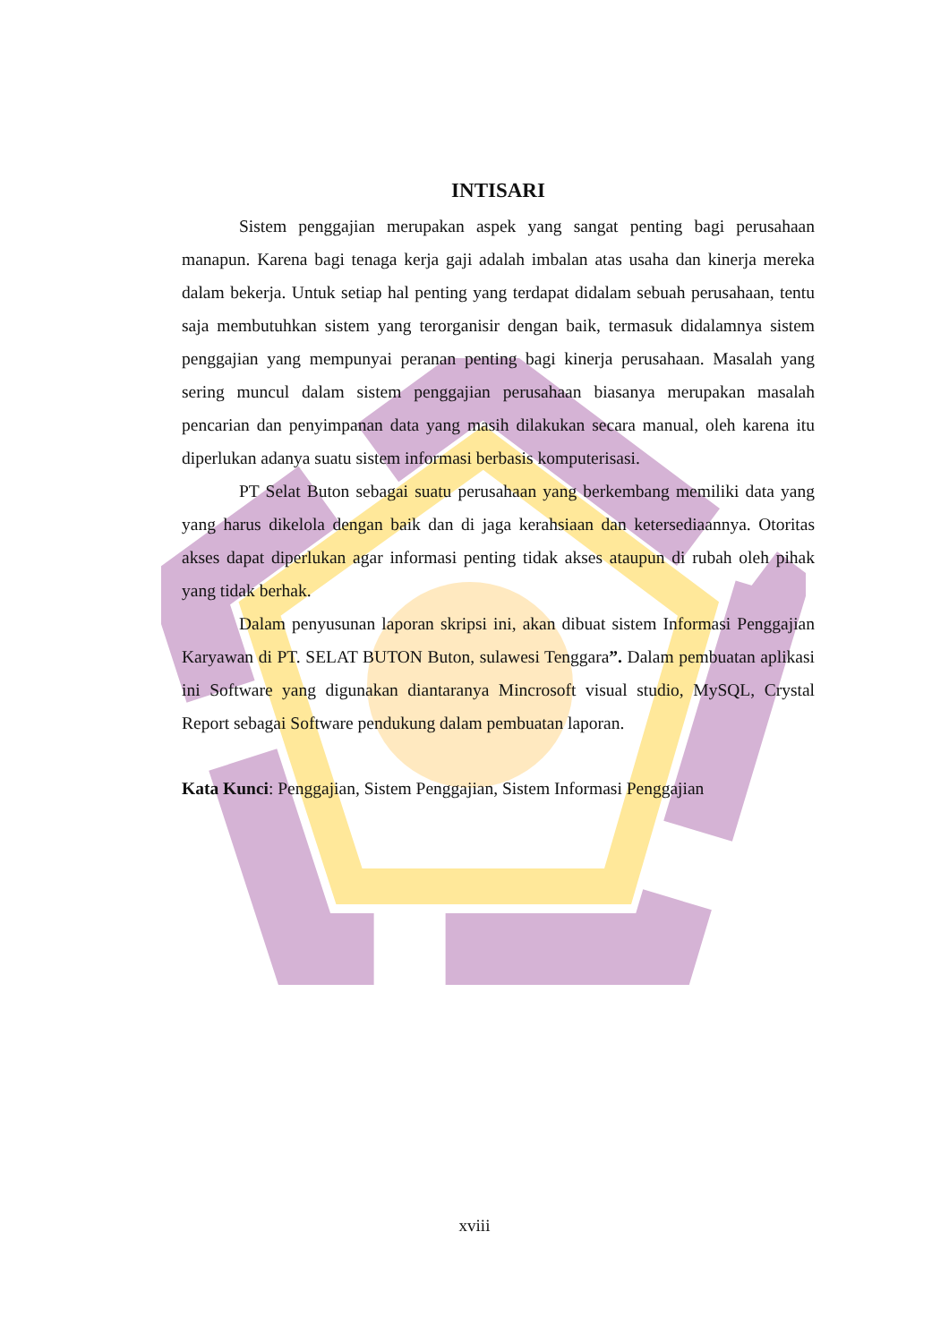INTISARI
Sistem penggajian merupakan aspek yang sangat penting bagi perusahaan manapun. Karena bagi tenaga kerja gaji adalah imbalan atas usaha dan kinerja mereka dalam bekerja. Untuk setiap hal penting yang terdapat didalam sebuah perusahaan, tentu saja membutuhkan sistem yang terorganisir dengan baik, termasuk didalamnya sistem penggajian yang mempunyai peranan penting bagi kinerja perusahaan. Masalah yang sering muncul dalam sistem penggajian perusahaan biasanya merupakan masalah pencarian dan penyimpanan data yang masih dilakukan secara manual, oleh karena itu diperlukan adanya suatu sistem informasi berbasis komputerisasi.
PT Selat Buton sebagai suatu perusahaan yang berkembang memiliki data yang yang harus dikelola dengan baik dan di jaga kerahsiaan dan ketersediaannya. Otoritas akses dapat diperlukan agar informasi penting tidak akses ataupun di rubah oleh pihak yang tidak berhak.
Dalam penyusunan laporan skripsi ini, akan dibuat sistem Informasi Penggajian Karyawan di PT. SELAT BUTON Buton, sulawesi Tenggara”. Dalam pembuatan aplikasi ini Software yang digunakan diantaranya Mincrosoft visual studio, MySQL, Crystal Report sebagai Software pendukung dalam pembuatan laporan.
Kata Kunci: Penggajian, Sistem Penggajian, Sistem Informasi Penggajian
xviii